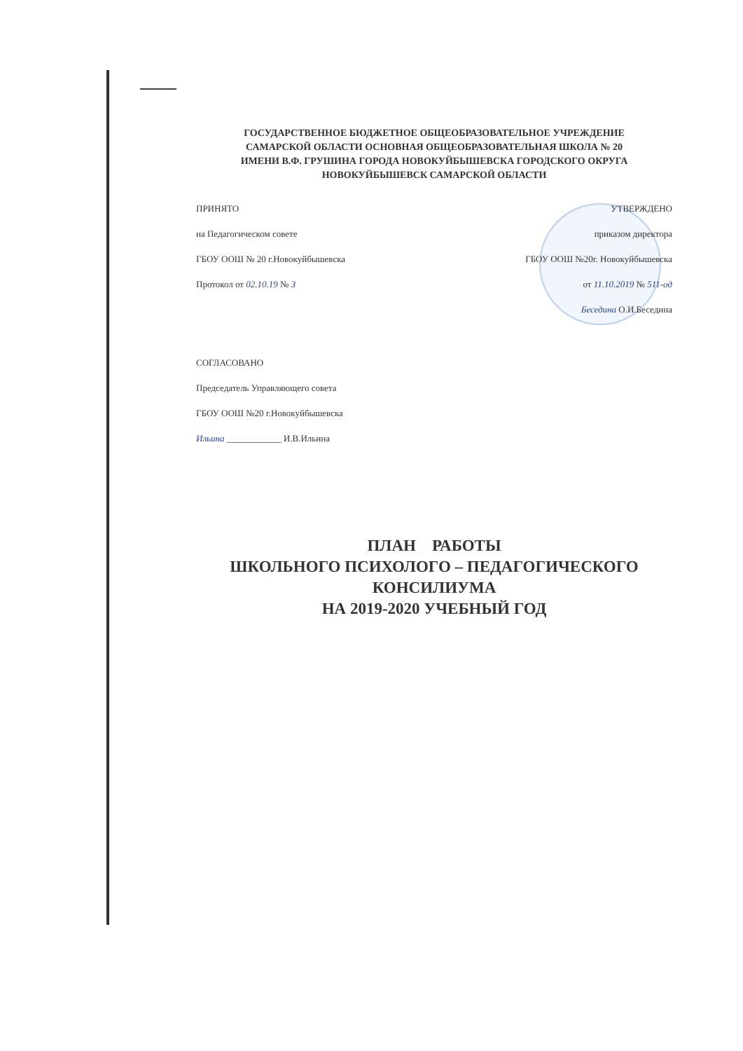ГОСУДАРСТВЕННОЕ БЮДЖЕТНОЕ ОБЩЕОБРАЗОВАТЕЛЬНОЕ УЧРЕЖДЕНИЕ
САМАРСКОЙ ОБЛАСТИ ОСНОВНАЯ ОБЩЕОБРАЗОВАТЕЛЬНАЯ ШКОЛА № 20
ИМЕНИ В.Ф. ГРУШИНА ГОРОДА НОВОКУЙБЫШЕВСКА ГОРОДСКОГО ОКРУГА
НОВОКУЙБЫШЕВСК САМАРСКОЙ ОБЛАСТИ
ПРИНЯТО
на Педагогическом совете
ГБОУ ООШ № 20 г.Новокуйбышевска
Протокол от 02.10.19 № 3
УТВЕРЖДЕНО
приказом директора
ГБОУ ООШ №20г. Новокуйбышевска
от 11.10.2019 № 511-од
Беседина О.И.Беседина
СОГЛАСОВАНО
Председатель Управляющего совета
ГБОУ ООШ №20 г.Новокуйбышевска
Ильина ____________ И.В.Ильина
ПЛАН РАБОТЫ
ШКОЛЬНОГО ПСИХОЛОГО – ПЕДАГОГИЧЕСКОГО
КОНСИЛИУМА
НА 2019-2020 УЧЕБНЫЙ ГОД